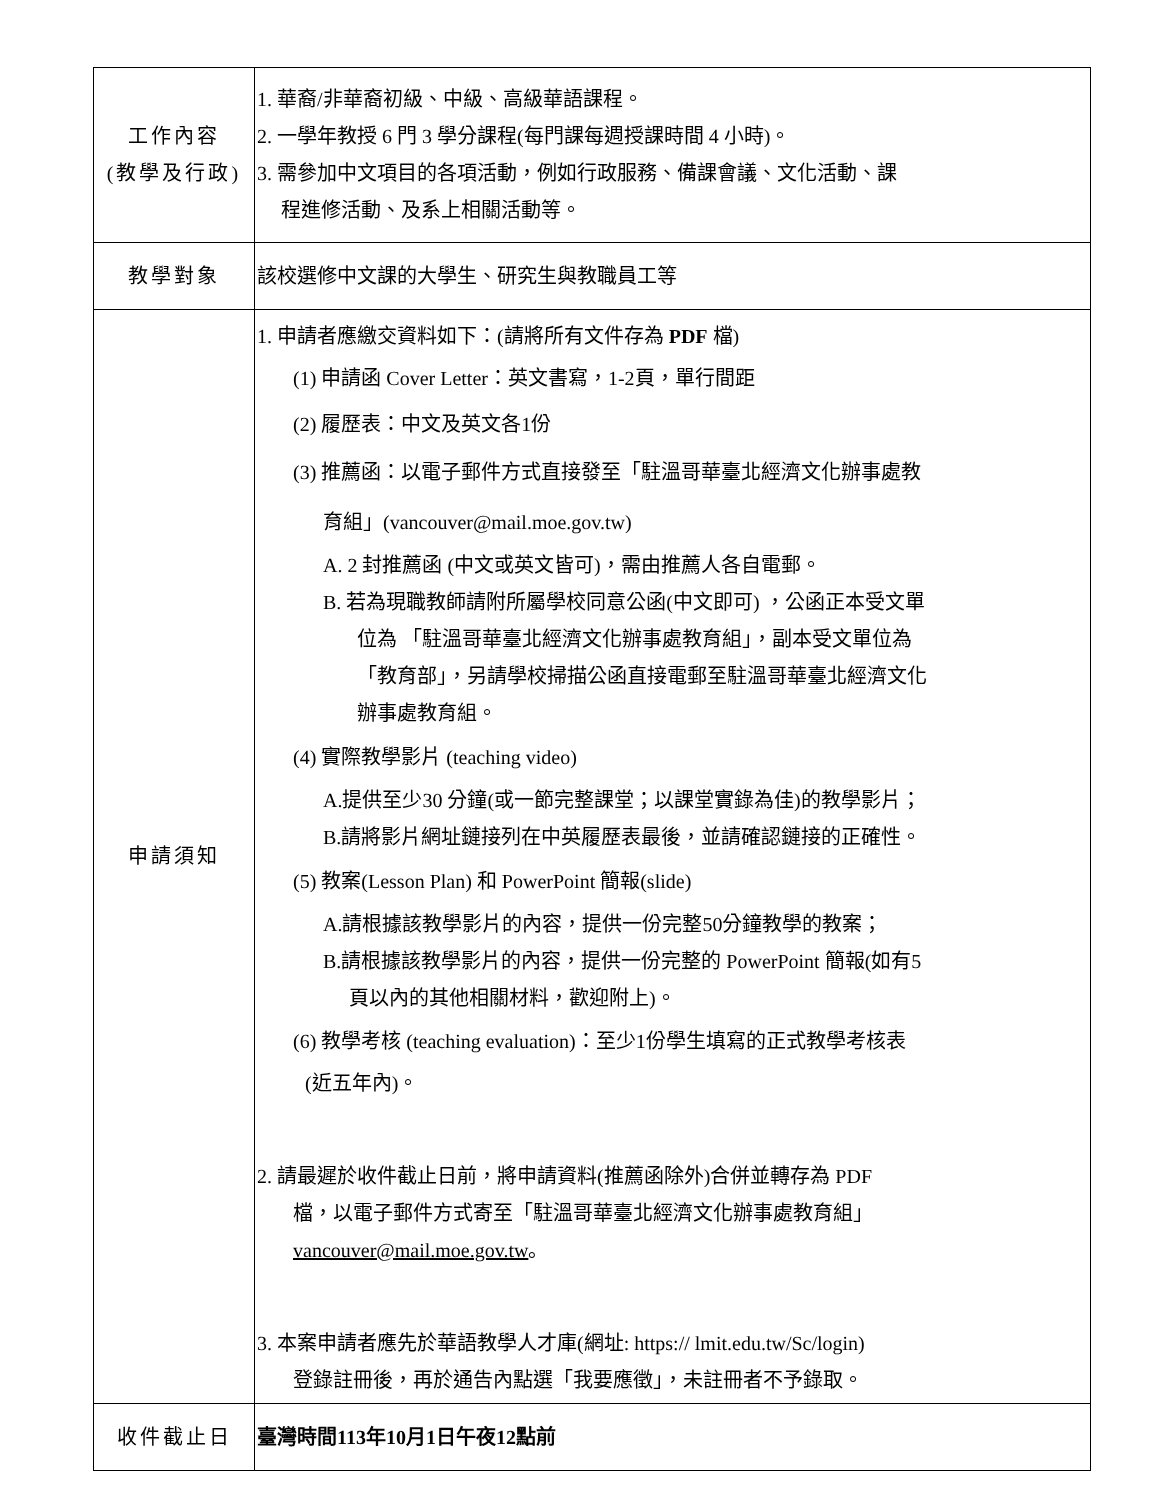| 工作內容 (教學及行政) | 1. 華裔/非華裔初級、中級、高級華語課程。 2. 一學年教授 6 門 3 學分課程(每門課每週授課時間 4 小時)。 3. 需參加中文項目的各項活動，例如行政服務、備課會議、文化活動、課 程進修活動、及系上相關活動等。 |
| 教學對象 | 該校選修中文課的大學生、研究生與教職員工等 |
| 申請須知 | 1. 申請者應繳交資料如下：(請將所有文件存為 PDF 檔) (1) 申請函 Cover Letter：英文書寫，1-2頁，單行間距 (2) 履歷表：中文及英文各1份 (3) 推薦函：以電子郵件方式直接發至「駐溫哥華臺北經濟文化辦事處教 育組」(vancouver@mail.moe.gov.tw) A. 2 封推薦函 (中文或英文皆可)，需由推薦人各自電郵。 B. 若為現職教師請附所屬學校同意公函(中文即可) ，公函正本受文單 位為 「駐溫哥華臺北經濟文化辦事處教育組」，副本受文單位為 「教育部」，另請學校掃描公函直接電郵至駐溫哥華臺北經濟文化 辦事處教育組。 (4) 實際教學影片 (teaching video) A.提供至少30 分鐘(或一節完整課堂；以課堂實錄為佳)的教學影片； B.請將影片網址鏈接列在中英履歷表最後，並請確認鏈接的正確性。 (5) 教案(Lesson Plan) 和 PowerPoint 簡報(slide) A.請根據該教學影片的內容，提供一份完整50分鐘教學的教案； B.請根據該教學影片的內容，提供一份完整的 PowerPoint 簡報(如有5 頁以內的其他相關材料，歡迎附上)。 (6) 教學考核 (teaching evaluation)：至少1份學生填寫的正式教學考核表 (近五年內)。 2. 請最遲於收件截止日前，將申請資料(推薦函除外)合併並轉存為 PDF 檔，以電子郵件方式寄至「駐溫哥華臺北經濟文化辦事處教育組」 vancouver@mail.moe.gov.tw 。 3. 本案申請者應先於華語教學人才庫(網址: https:// lmit.edu.tw/Sc/login) 登錄註冊後，再於通告內點選「我要應徵」，未註冊者不予錄取。 |
| 收件截止日 | 臺灣時間113年10月1日午夜12點前 |